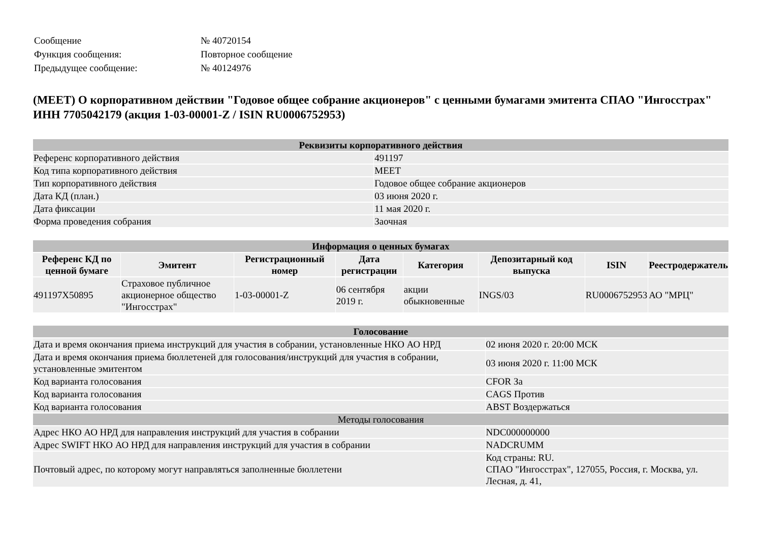| Сообщение | № 40720154 |
| Функция сообщения: | Повторное сообщение |
| Предыдущее сообщение: | № 40124976 |
(MEET) О корпоративном действии "Годовое общее собрание акционеров" с ценными бумагами эмитента СПАО "Ингосстрах" ИНН 7705042179 (акция 1-03-00001-Z / ISIN RU0006752953)
| Реквизиты корпоративного действия | |
| --- | --- |
| Референс корпоративного действия | 491197 |
| Код типа корпоративного действия | MEET |
| Тип корпоративного действия | Годовое общее собрание акционеров |
| Дата КД (план.) | 03 июня 2020 г. |
| Дата фиксации | 11 мая 2020 г. |
| Форма проведения собрания | Заочная |
| Информация о ценных бумагах | | | | | | | |
| --- | --- | --- | --- | --- | --- | --- | --- |
| Референс КД по ценной бумаге | Эмитент | Регистрационный номер | Дата регистрации | Категория | Депозитарный код выпуска | ISIN | Реестродержатель |
| 491197X50895 | Страховое публичное акционерное общество "Ингосстрах" | 1-03-00001-Z | 06 сентября 2019 г. | акции обыкновенные | INGS/03 | RU0006752953 | АО "МРЦ" |
| Голосование | |
| --- | --- |
| Дата и время окончания приема инструкций для участия в собрании, установленные НКО АО НРД | 02 июня 2020 г. 20:00 МСК |
| Дата и время окончания приема бюллетеней для голосования/инструкций для участия в собрании, установленные эмитентом | 03 июня 2020 г. 11:00 МСК |
| Код варианта голосования | CFOR За |
| Код варианта голосования | CAGS Против |
| Код варианта голосования | ABST Воздержаться |
| Методы голосования | |
| Адрес НКО АО НРД для направления инструкций для участия в собрании | NDC000000000 |
| Адрес SWIFT НКО АО НРД для направления инструкций для участия в собрании | NADCRUMM |
| Почтовый адрес, по которому могут направляться заполненные бюллетени | Код страны: RU. СПАО "Ингосстрах", 127055, Россия, г. Москва, ул. Лесная, д. 41, |